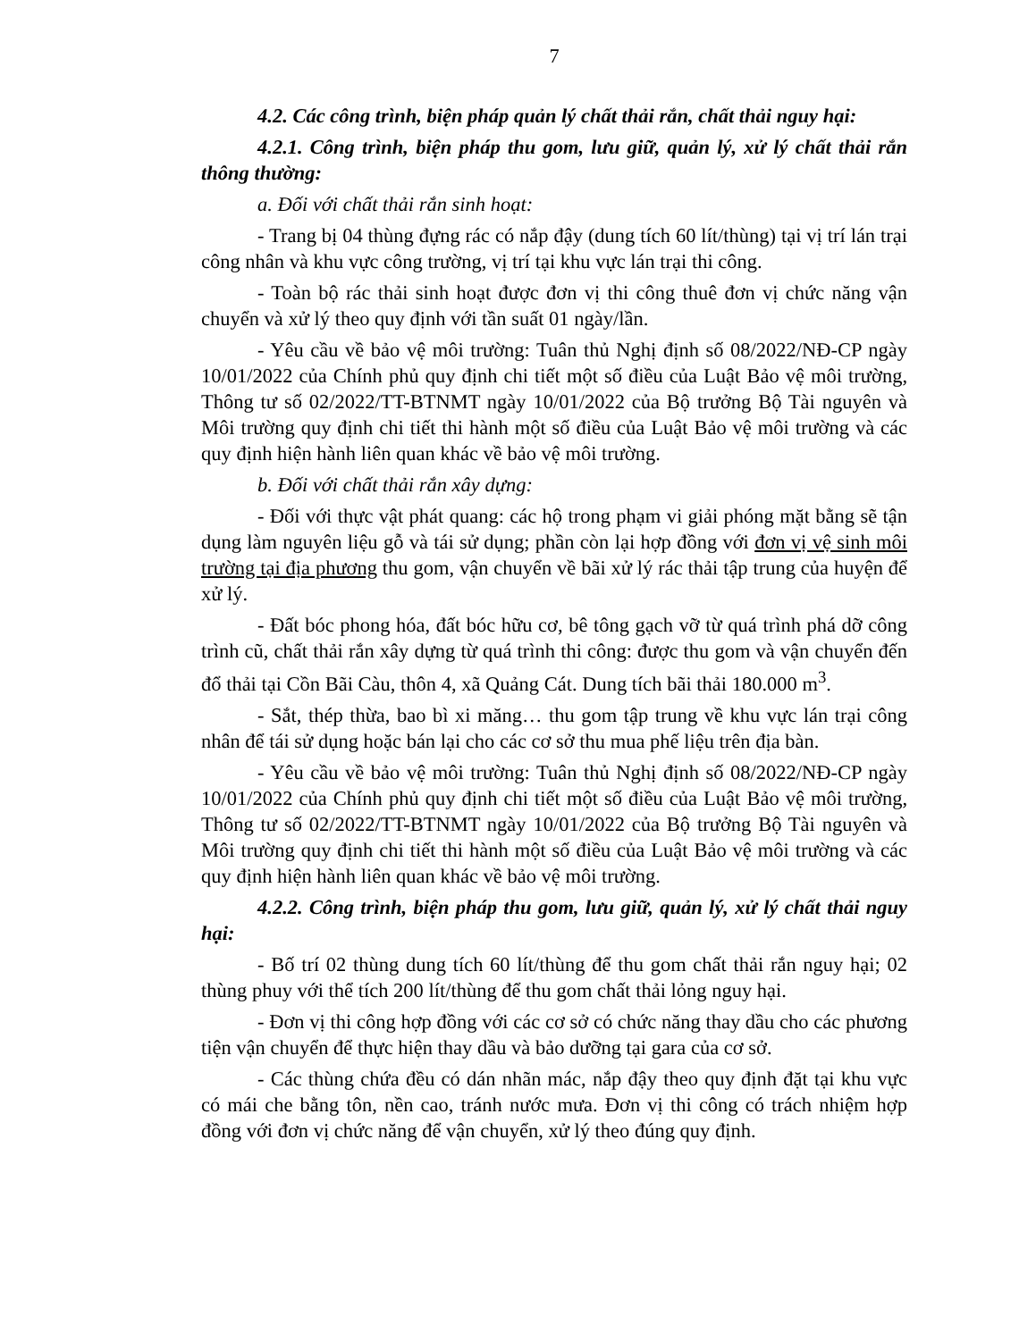7
4.2. Các công trình, biện pháp quản lý chất thải rắn, chất thải nguy hại:
4.2.1. Công trình, biện pháp thu gom, lưu giữ, quản lý, xử lý chất thải rắn thông thường:
a. Đối với chất thải rắn sinh hoạt:
- Trang bị 04 thùng đựng rác có nắp đậy (dung tích 60 lít/thùng) tại vị trí lán trại công nhân và khu vực công trường, vị trí tại khu vực lán trại thi công.
- Toàn bộ rác thải sinh hoạt được đơn vị thi công thuê đơn vị chức năng vận chuyển và xử lý theo quy định với tần suất 01 ngày/lần.
- Yêu cầu về bảo vệ môi trường: Tuân thủ Nghị định số 08/2022/NĐ-CP ngày 10/01/2022 của Chính phủ quy định chi tiết một số điều của Luật Bảo vệ môi trường, Thông tư số 02/2022/TT-BTNMT ngày 10/01/2022 của Bộ trưởng Bộ Tài nguyên và Môi trường quy định chi tiết thi hành một số điều của Luật Bảo vệ môi trường và các quy định hiện hành liên quan khác về bảo vệ môi trường.
b. Đối với chất thải rắn xây dựng:
- Đối với thực vật phát quang: các hộ trong phạm vi giải phóng mặt bằng sẽ tận dụng làm nguyên liệu gỗ và tái sử dụng; phần còn lại hợp đồng với đơn vị vệ sinh môi trường tại địa phương thu gom, vận chuyển về bãi xử lý rác thải tập trung của huyện để xử lý.
- Đất bóc phong hóa, đất bóc hữu cơ, bê tông gạch vỡ từ quá trình phá dỡ công trình cũ, chất thải rắn xây dựng từ quá trình thi công: được thu gom và vận chuyển đến đổ thải tại Cồn Bãi Càu, thôn 4, xã Quảng Cát. Dung tích bãi thải 180.000 m<sup>3</sup>.
- Sắt, thép thừa, bao bì xi măng… thu gom tập trung về khu vực lán trại công nhân để tái sử dụng hoặc bán lại cho các cơ sở thu mua phế liệu trên địa bàn.
- Yêu cầu về bảo vệ môi trường: Tuân thủ Nghị định số 08/2022/NĐ-CP ngày 10/01/2022 của Chính phủ quy định chi tiết một số điều của Luật Bảo vệ môi trường, Thông tư số 02/2022/TT-BTNMT ngày 10/01/2022 của Bộ trưởng Bộ Tài nguyên và Môi trường quy định chi tiết thi hành một số điều của Luật Bảo vệ môi trường và các quy định hiện hành liên quan khác về bảo vệ môi trường.
4.2.2. Công trình, biện pháp thu gom, lưu giữ, quản lý, xử lý chất thải nguy hại:
- Bố trí 02 thùng dung tích 60 lít/thùng để thu gom chất thải rắn nguy hại; 02 thùng phuy với thể tích 200 lít/thùng để thu gom chất thải lỏng nguy hại.
- Đơn vị thi công hợp đồng với các cơ sở có chức năng thay dầu cho các phương tiện vận chuyển để thực hiện thay dầu và bảo dưỡng tại gara của cơ sở.
- Các thùng chứa đều có dán nhãn mác, nắp đậy theo quy định đặt tại khu vực có mái che bằng tôn, nền cao, tránh nước mưa. Đơn vị thi công có trách nhiệm hợp đồng với đơn vị chức năng để vận chuyển, xử lý theo đúng quy định.